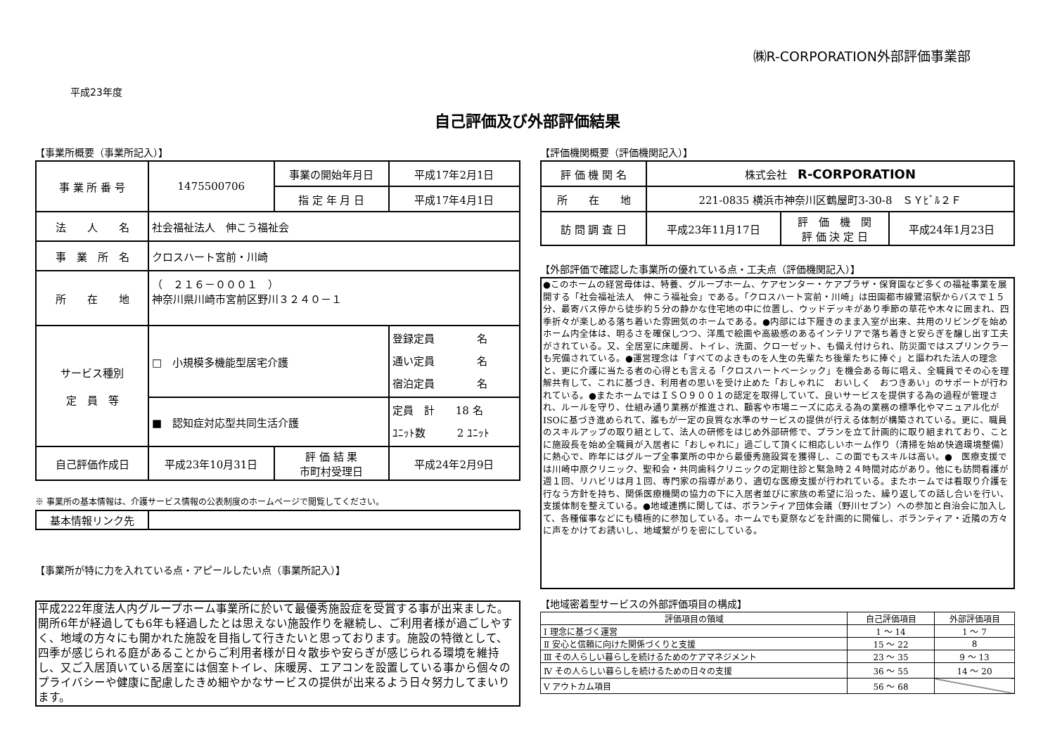㈱R-CORPORATION外部評価事業部
平成23年度
自己評価及び外部評価結果
【事業所概要（事業所記入）】
| 事 業 所 番 号 | 1475500706 | | 事業の開始年月日 | 平成17年2月1日 |
| | | | 指 定 年 月 日 | 平成17年4月1日 |
| 法 人 名 | 社会福祉法人 伸こう福祉会 | | | |
| 事 業 所 名 | クロスハート宮前・川崎 | | | |
| 所 在 地 | （ ２１６－０００１ ） 神奈川県川崎市宮前区野川３２４０－１ | | | |
| サービス種別 定 員 等 | □ 小規模多機能型居宅介護 | | | 登録定員 名 通い定員 名 宿泊定員 名 |
| | ■ 認知症対応型共同生活介護 | | | 定員 計 18 名 ﾕﾆｯﾄ数 2 ﾕﾆｯﾄ |
| 自己評価作成日 | 平成23年10月31日 | 評 価 結 果 市町村受理日 | | 平成24年2月9日 |
※ 事業所の基本情報は、介護サービス情報の公表制度のホームページで閲覧してください。
| 基本情報リンク先 | |
【事業所が特に力を入れている点・アピールしたい点（事業所記入）】
平成222年度法人内グループホーム事業所に於いて最優秀施設症を受賞する事が出来ました。開所6年が経過しても6年も経過したとは思えない施設作りを継続し、ご利用者様が過ごしやすく、地域の方々にも開かれた施設を目指して行きたいと思っております。施設の特徴として、四季が感じられる庭があることからご利用者様が日々散歩や安らぎが感じられる環境を維持し、又ご入居頂いている居室には個室トイレ、床暖房、エアコンを設置している事から個々のプライバシーや健康に配慮したきめ細やかなサービスの提供が出来るよう日々努力してまいります。
【評価機関概要（評価機関記入）】
| 評 価 機 関 名 | 株式会社 R-CORPORATION | | |
| 所 在 地 | 221-0835 横浜市神奈川区鶴屋町3-30-8 ＳＹﾋﾞﾙ２Ｆ | | |
| 訪 問 調 査 日 | 平成23年11月17日 | 評 価 機 関 評 価 決 定 日 | 平成24年1月23日 |
【外部評価で確認した事業所の優れている点・工夫点（評価機関記入）】
●このホームの経営母体は、特養、グループホーム、ケアセンター・ケアプラザ・保育園など多くの福祉事業を展開する「社会福祉法人　伸こう福祉会」である。「クロスハート宮前・川崎」は田園都市線鷺沼駅からバスで１５分、最寄バス停から徒歩約５分の静かな住宅地の中に位置し、ウッドデッキがあり季節の草花や木々に囲まれ、四季折々が楽しめる落ち着いた雰囲気のホームである。●内部には下履きのまま入室が出来、共用のリビングを始めホーム内全体は、明るさを確保しつつ、洋風で絵画や高級感のあるインテリアで落ち着きと安らぎを醸し出す工夫がされている。又、全居室に床暖房、トイレ、洗面、クローゼット、も備え付けられ、防災面ではスプリンクラーも完備されている。●運営理念は「すべてのよきものを人生の先輩たち後輩たちに捧ぐ」と謳われた法人の理念と、更に介護に当たる者の心得とも言える「クロスハートベーシック」を機会ある毎に唱え、全職員でその心を理解共有して、これに基づき、利用者の思いを受け止めた「おしゃれに　おいしく　おつきあい」のサポートが行われている。●またホームではＩＳＯ９００１の認定を取得していて、良いサービスを提供する為の過程が管理され、ルールを守り、仕組み通り業務が推進され、顧客や市場ニーズに応える為の業務の標準化やマニュアル化がISOに基づき進められて、誰もが一定の良質な水準のサービスの提供が行える体制が構築されている。更に、職員のスキルアップの取り組として、法人の研修をはじめ外部研修で、プランを立て計画的に取り組まれており、ことに施設長を始め全職員が入居者に「おしゃれに」過ごして頂くに相応しいホーム作り（清掃を始め快適環境整備）に熱心で、昨年にはグループ全事業所の中から最優秀施設賞を獲得し、この面でもスキルは高い。●　医療支援では川崎中原クリニック、聖和会・共同歯科クリニックの定期往診と緊急時２４時間対応があり。他にも訪問看護が週１回、リハビリは月１回、専門家の指導があり、適切な医療支援が行われている。またホームでは看取り介護を行なう方針を持ち、関係医療機関の協力の下に入居者並びに家族の希望に沿った、繰り返しての話し合いを行い、支援体制を整えている。●地域連携に関しては、ボランティア団体会議（野川セブン）への参加と自治会に加入して、各種催事などにも積極的に参加している。ホームでも夏祭などを計画的に開催し、ボランティア・近隣の方々に声をかけてお誘いし、地域繋がりを密にしている。
【地域密着型サービスの外部評価項目の構成】
| 評価項目の領域 | 自己評価項目 | 外部評価項目 |
| --- | --- | --- |
| Ⅰ 理念に基づく運営 | 1 ～ 14 | 1 ～ 7 |
| Ⅱ 安心と信頼に向けた関係づくりと支援 | 15 ～ 22 | 8 |
| Ⅲ その人らしい暮らしを続けるためのケアマネジメント | 23 ～ 35 | 9 ～ 13 |
| Ⅳ その人らしい暮らしを続けるための日々の支援 | 36 ～ 55 | 14 ～ 20 |
| Ⅴ アウトカム項目 | 56 ～ 68 | |